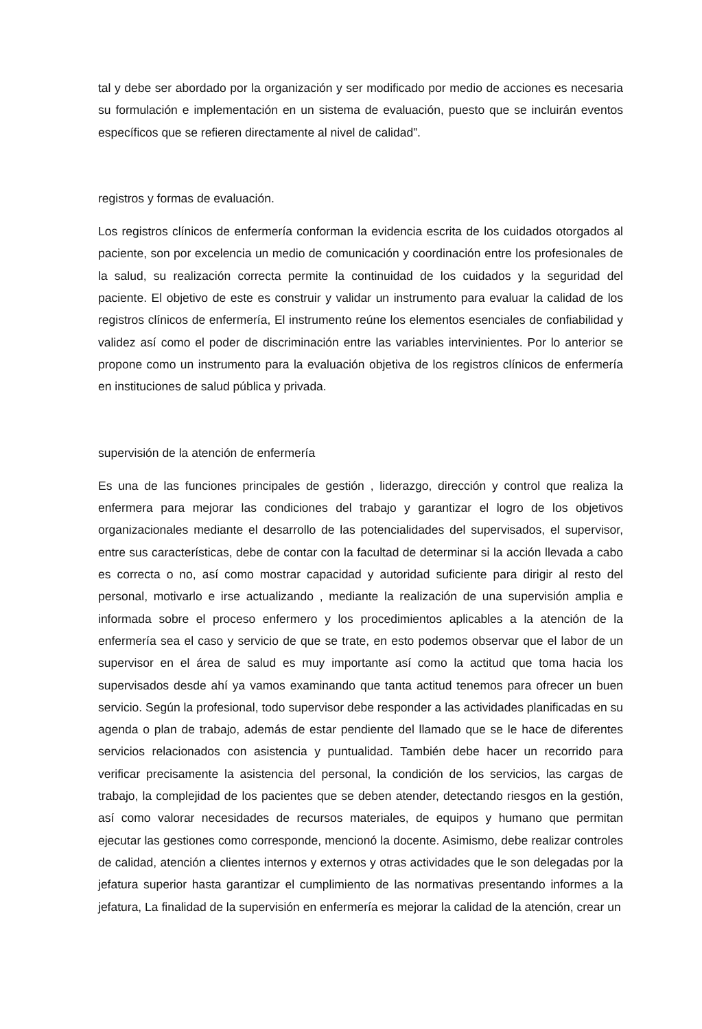tal y debe ser abordado por la organización y ser modificado por medio de acciones es necesaria su formulación e implementación en un sistema de evaluación, puesto que se incluirán eventos específicos que se refieren directamente al nivel de calidad”.
registros y formas de evaluación.
Los registros clínicos de enfermería conforman la evidencia escrita de los cuidados otorgados al paciente, son por excelencia un medio de comunicación y coordinación entre los profesionales de la salud, su realización correcta permite la continuidad de los cuidados y la seguridad del paciente. El objetivo de este es construir y validar un instrumento para evaluar la calidad de los registros clínicos de enfermería, El instrumento reúne los elementos esenciales de confiabilidad y validez así como el poder de discriminación entre las variables intervinientes. Por lo anterior se propone como un instrumento para la evaluación objetiva de los registros clínicos de enfermería en instituciones de salud pública y privada.
supervisión de la atención de enfermería
Es una de las funciones principales de gestión , liderazgo, dirección y control que realiza la enfermera para mejorar las condiciones del trabajo y garantizar el logro de los objetivos organizacionales mediante el desarrollo de las potencialidades del supervisados, el supervisor, entre sus características, debe de contar con la facultad de determinar si la acción llevada a cabo es correcta o no, así como mostrar capacidad y autoridad suficiente para dirigir al resto del personal, motivarlo e irse actualizando , mediante la realización de una supervisión amplia e informada sobre el proceso enfermero y los procedimientos aplicables a la atención de la enfermería sea el caso y servicio de que se trate, en esto podemos observar que el labor de un supervisor en el área de salud es muy importante así como la actitud que toma hacia los supervisados desde ahí ya vamos examinando que tanta actitud tenemos para ofrecer un buen servicio. Según la profesional, todo supervisor debe responder a las actividades planificadas en su agenda o plan de trabajo, además de estar pendiente del llamado que se le hace de diferentes servicios relacionados con asistencia y puntualidad. También debe hacer un recorrido para verificar precisamente la asistencia del personal, la condición de los servicios, las cargas de trabajo, la complejidad de los pacientes que se deben atender, detectando riesgos en la gestión, así como valorar necesidades de recursos materiales, de equipos y humano que permitan ejecutar las gestiones como corresponde, mencionó la docente. Asimismo, debe realizar controles de calidad, atención a clientes internos y externos y otras actividades que le son delegadas por la jefatura superior hasta garantizar el cumplimiento de las normativas presentando informes a la jefatura, La finalidad de la supervisión en enfermería es mejorar la calidad de la atención, crear un